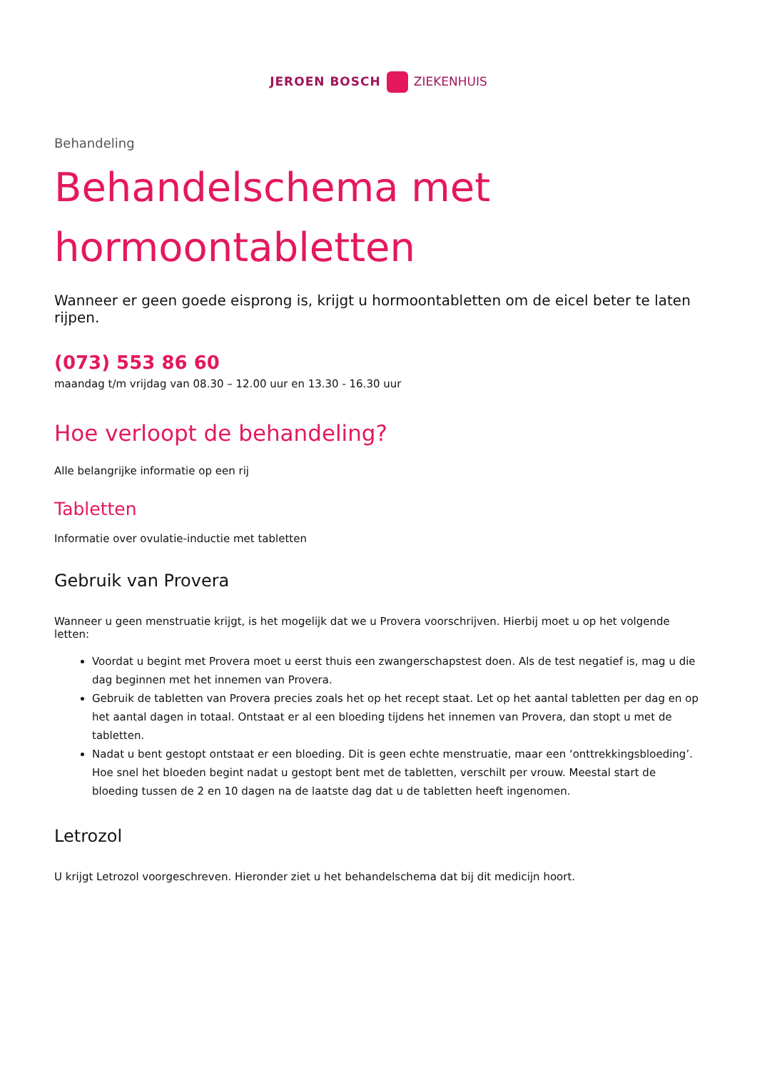JEROEN BOSCH ZIEKENHUIS
Behandeling
Behandelschema met hormoontabletten
Wanneer er geen goede eisprong is, krijgt u hormoontabletten om de eicel beter te laten rijpen.
(073) 553 86 60
maandag t/m vrijdag van 08.30 – 12.00 uur en 13.30 - 16.30 uur
Hoe verloopt de behandeling?
Alle belangrijke informatie op een rij
Tabletten
Informatie over ovulatie-inductie met tabletten
Gebruik van Provera
Wanneer u geen menstruatie krijgt, is het mogelijk dat we u Provera voorschrijven. Hierbij moet u op het volgende letten:
Voordat u begint met Provera moet u eerst thuis een zwangerschapstest doen. Als de test negatief is, mag u die dag beginnen met het innemen van Provera.
Gebruik de tabletten van Provera precies zoals het op het recept staat. Let op het aantal tabletten per dag en op het aantal dagen in totaal. Ontstaat er al een bloeding tijdens het innemen van Provera, dan stopt u met de tabletten.
Nadat u bent gestopt ontstaat er een bloeding. Dit is geen echte menstruatie, maar een ‘onttrekkingsbloeding’. Hoe snel het bloeden begint nadat u gestopt bent met de tabletten, verschilt per vrouw. Meestal start de bloeding tussen de 2 en 10 dagen na de laatste dag dat u de tabletten heeft ingenomen.
Letrozol
U krijgt Letrozol voorgeschreven. Hieronder ziet u het behandelschema dat bij dit medicijn hoort.